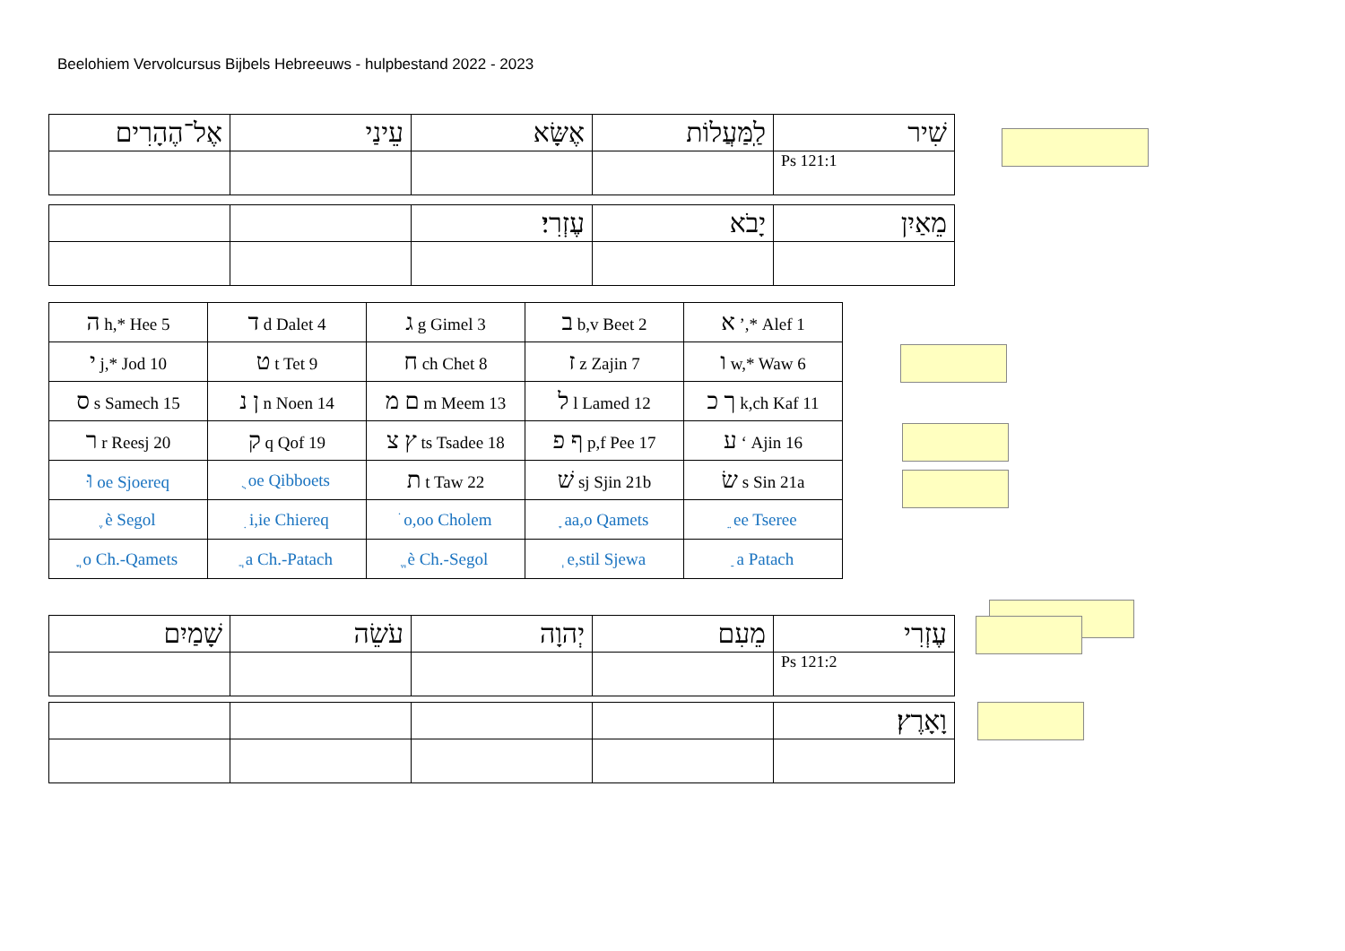Beelohiem Vervolcursus Bijbels Hebreeuws - hulpbestand 2022 - 2023
| אֶל־הֶהָרִים | עֵינַי | אֶשָּׂא | לַֽמַּעֲלוֹת | שִׁיר |
| | | | | Ps 121:1 |
| | | עֶזְרִי׃ | יָבֹא | מֵאַיִן |
| ה h,* Hee 5 | ד d Dalet 4 | ג g Gimel 3 | ב b,v Beet 2 | א ’,* Alef 1 |
| י j,* Jod 10 | ט t Tet 9 | ח ch Chet 8 | ז z Zajin 7 | ו w,* Waw 6 |
| ס s Samech 15 | ן נ n Noen 14 | ם מ m Meem 13 | ל l Lamed 12 | ך כ k,ch Kaf 11 |
| ר r Reesj 20 | ק q Qof 19 | ץ צ ts Tsadee 18 | ף פ p,f Pee 17 | ע ‘ Ajin 16 |
| וּ oe Sjoereq | ֻ oe Qibboets | ת t Taw 22 | שׁ sj Sjin 21b | שׂ s Sin 21a |
| ֶ è Segol | ִ i,ie Chiereq | ֹ o,oo Cholem | ָ aa,o Qamets | ֵ ee Tseree |
| ֳ o Ch.-Qamets | ֲ a Ch.-Patach | ֱ è Ch.-Segol | ְ e,stil Sjewa | ַ a Patach |
| שָׁמַיִם | עֹשֵׂה | יְהוָה | מֵעִם | עֶזְרִי |
| | | | | Ps 121:2 |
| | | | | וָאָרֶץ׃ |